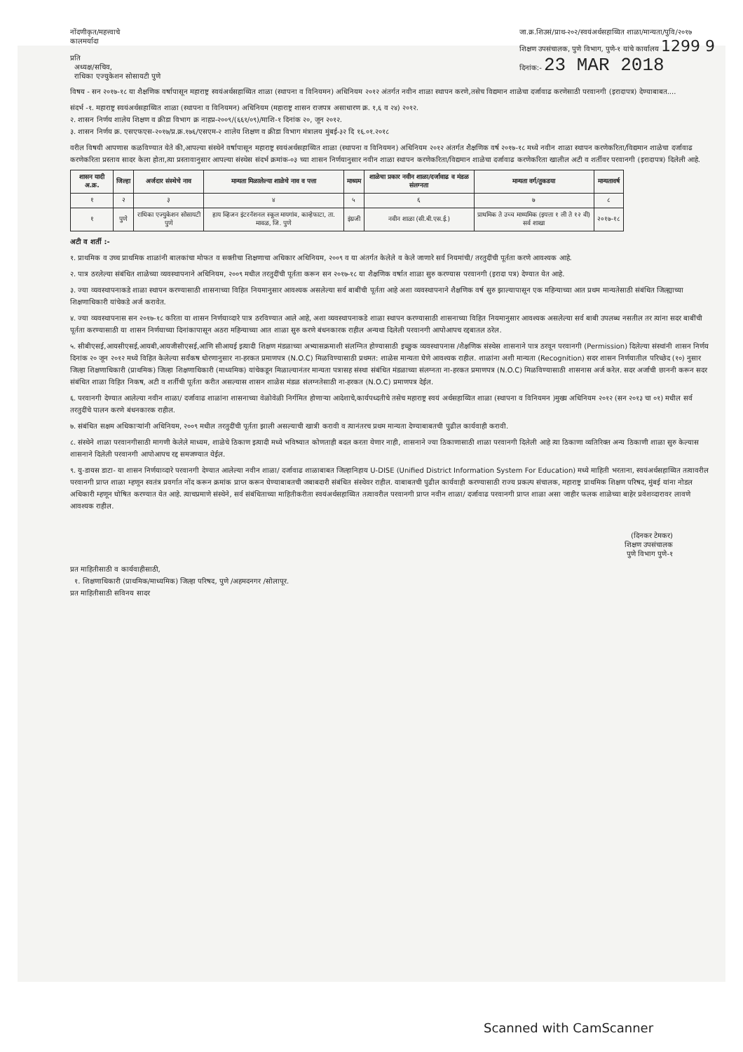नोंदणीकृत/महत्त्वाचे
कालमर्यादा
प्रति
अध्यक्ष/सचिव,
राधिका एज्युकेशन सोसायटी पुणे
जा.क्र.शिउसं/प्राथ-२०२/स्वयंअर्थसहाय्यित शाळा/मान्यता/पुवि/२०१७
शिक्षण उपसंचालक, पुणे विभाग, पुणे-१ यांचे कार्यालय 1299 9
दिनांक:- 23 MAR 2018
विषय - सन २०१७-१८ या शैक्षणिक वर्षापासून महाराष्ट्र स्वयंअर्थसहाय्यित शाळा (स्थापना व विनियमन) अधिनियम २०१२ अंतर्गत नवीन शाळा स्थापन करणे,तसेच विद्यमान शाळेचा दर्जावाढ करणेसाठी परवानगी (इरादापत्र) देण्याबाबत....
संदर्भ -१. महाराष्ट्र स्वयंअर्थसहाय्यित शाळा (स्थापना व विनियमन) अधिनियम (महाराष्ट्र शासन राजपत्र असाधारण क्र. १,६ व २४) २०१२.
२. शासन निर्णय शालेय शिक्षण व क्रीडा विभाग क्र नाहप्र-२००९/(६६१/०९)/माशि-१ दिनांक २०, जून २०१२.
३. शासन निर्णय क्र. एसएफएस-२०१७/प्र.क्र.१७६/एसएम-२ शालेय शिक्षण व क्रीडा विभाग मंत्रालय मुंबई-३२ दि १६.०१.२०१८
वरील विषयी आपणास कळविण्यात येते की,आपल्या संस्थेने वर्षापासून महाराष्ट्र स्वयंअर्थसहाय्यित शाळा (स्थापना व विनियमन) अधिनियम २०१२ अंतर्गत शैक्षणिक वर्ष २०१७-१८ मध्ये नवीन शाळा स्थापन करणेकरिता/विद्यमान शाळेचा दर्जावाढ करणेकरिता प्रस्ताव सादर केला होता,त्या प्रस्तावानुसार आपल्या संस्थेस संदर्भ क्रमांक-०३ च्या शासन निर्णयानुसार नवीन शाळा स्थापन करणेकरिता/विद्यमान शाळेचा दर्जावाढ करणेकरिता खालील अटी व शर्तीवर परवानगी (इरादापत्र) दिलेली आहे.
| शासन यादी अ.क्र. | जिल्हा | अर्जदार संस्थेचे नाव | मान्यता मिळालेल्या शाळेचे नाव व पत्ता | माध्यम | शाळेचा प्रकार नवीन शाळा/दर्जावाढ व मंडळ संलग्नता | मान्यता वर्ग/तुकडया | मान्यतावर्ष |
| --- | --- | --- | --- | --- | --- | --- | --- |
| १ | २ | ३ | ४ | ५ | ६ | ७ | ८ |
| १ | पुणे | राधिका एज्युकेशन सोसायटी पुणे | हाय व्हिजन इंटरनॅशनल स्कूल मायगांव, कान्हेफाटा, ता. मावळ, जि. पुणे | इंग्रजी | नवीन शाळा (सी.बी.एस.ई.) | प्राथमिक ते उच्च माध्यमिक (इयत्ता १ ली ते १२ वी) सर्व शाखा | २०१७-१८ |
अटी व शर्ती :-
१. प्राथमिक व उच्च प्राथमिक शाळांनी बालकांचा मोफत व सक्तीचा शिक्षणाचा अधिकार अधिनियम, २००९ व या अंतर्गत केलेले व केले जाणारे सर्व नियमांची/ तरतुदींची पूर्तता करणे आवश्यक आहे.
२. पात्र ठरलेल्या संबंधित शाळेच्या व्यवस्थापनाने अधिनियम, २००९ मधील तरतुदींची पूर्तता करून सन २०१७-१८ या शैक्षणिक वर्षात शाळा सुरु करण्यास परवानगी (इरादा पत्र) देण्यात येत आहे.
३. ज्या व्यवस्थापनाकडे शाळा स्थापन करण्यासाठी शासनाच्या विहित नियमानुसार आवश्यक असलेल्या सर्व बाबींची पूर्तता आहे अशा व्यवस्थापनाने शैक्षणिक वर्ष सुरु झाल्यापासून एक महिन्याच्या आत प्रथम मान्यतेसाठी संबंधित जिल्ह्याच्या शिक्षणाधिकारी यांचेकडे अर्ज करावेत.
४. ज्या व्यवस्थापनास सन २०१७-१८ करिता या शासन निर्णयाव्दारे पात्र ठरविण्यात आले आहे, अशा व्यवस्थापनाकडे शाळा स्थापन करण्यासाठी शासनाच्या विहित नियमानुसार आवश्यक असलेल्या सर्व बाबी उपलब्ध नसतील तर त्यांना सदर बाबींची पूर्तता करण्यासाठी या शासन निर्णयाच्या दिनांकापासून अठरा महिन्याच्या आत शाळा सुरु करणे बंधनकारक राहील अन्यथा दिलेली परवानगी आपोआपच रद्दबातल ठरेल.
५. सीबीएसई,आयसीएसई,आयबी,आयजीसीएसई,आणि सीआयई इत्यादी शिक्षण मंडळाच्या अभ्यासक्रमाशी संलग्नित होण्यासाठी इच्छुक व्यवस्थापनास /शैक्षणिक संस्थेस शासनाने पात्र ठरवून परवानगी (Permission) दिलेल्या संस्थांनी शासन निर्णय दिनांक २० जून २०१२ मध्ये विहित केलेल्या सर्वंकष धोरणानुसार ना-हरकत प्रमाणपत्र (N.O.C) मिळविण्यासाठी प्रथमत: शाळेस मान्यता घेणे आवश्यक राहील. शाळांना अशी मान्यता (Recognition) सदर शासन निर्णयातील परिच्छेद (१०) नुसार जिल्हा शिक्षणाधिकारी (प्राथमिक) जिल्हा शिक्षणाधिकारी (माध्यमिक) यांचेकडून मिळाल्यानंतर मान्यता पत्रासह संस्था संबंधित मंडळाच्या संलग्नता ना-हरकत प्रमाणपत्र (N.O.C) मिळविण्यासाठी शासनास अर्ज करेल. सदर अर्जाची छाननी करून सदर संबंधित शाळा विहित निकष, अटी व शर्तीची पूर्तता करीत असल्यास शासन शाळेस मंडळ संलग्नतेसाठी ना-हरकत (N.O.C) प्रमाणपत्र देईल.
६. परवानगी देण्यात आलेल्या नवीन शाळा/ दर्जावाढ शाळांना शासनाच्या वेळोवेळी निर्गमित होणाऱ्या आदेशाचे,कार्यपध्दतीचे तसेच महाराष्ट्र स्वयं अर्थसहाय्यित शाळा (स्थापना व विनियमन )मुख्य अधिनियम २०१२ (सन २०१३ चा ०१) मधील सर्व तरतुदींचे पालन करणे बंधनकारक राहील.
७. संबंधित सक्षम अधिकाऱ्यांनी अधिनियम, २००९ मधील तरतुदींची पूर्तता झाली असल्याची खात्री करावी व त्यानंतरच प्रथम मान्यता देण्याबाबतची पुढील कार्यवाही करावी.
८. संस्थेने शाळा परवानगीसाठी मागणी केलेले माध्यम, शाळेचे ठिकाण इत्यादी मध्ये भविष्यात कोणताही बदल करता येणार नाही, शासनाने ज्या ठिकाणासाठी शाळा परवानगी दिलेली आहे त्या ठिकाणा व्यतिरिक्त अन्य ठिकाणी शाळा सुरु केल्यास शासनाने दिलेली परवानगी आपोआपच रद्द समजण्यात येईल.
९. यु-डायस डाटा- या शासन निर्णयाव्दारे परवानगी देण्यात आलेल्या नवीन शाळा/ दर्जावाढ शाळाबाबत जिल्हानिहाय U-DISE (Unified District Information System For Education) मध्ये माहिती भरताना, स्वयंअर्थसहाय्यित तत्वावरील परवानगी प्राप्त शाळा म्हणून स्वतंत्र प्रवर्गात नोंद करून क्रमांक प्राप्त करून घेण्याबाबतची जबाबदारी संबंधित संस्थेवर राहील. याबाबतची पुढील कार्यवाही करण्यासाठी राज्य प्रकल्प संचालक, महाराष्ट्र प्राथमिक शिक्षण परिषद, मुंबई यांना नोडल अधिकारी म्हणून घोषित करण्यात येत आहे. त्याचप्रमाणे संस्थेने, सर्व संबंधिताच्या माहितीकरीता स्वयंअर्थसहाय्यित तत्वावरील परवानगी प्राप्त नवीन शाळा/ दर्जावाढ परवानगी प्राप्त शाळा असा जाहीर फलक शाळेच्या बाहेर प्रवेशव्दारावर लावणे आवश्यक राहील.
(दिनकर टेमकर)
शिक्षण उपसंचालक
पुणे विभाग पुणे-१
प्रत माहितीसाठी व कार्यवाहीसाठी,
१. शिक्षणाधिकारी (प्राथमिक/माध्यमिक) जिल्हा परिषद, पुणे /अहमदनगर /सोलापूर.
प्रत माहितीसाठी सविनय सादर
Scanned with CamScanner